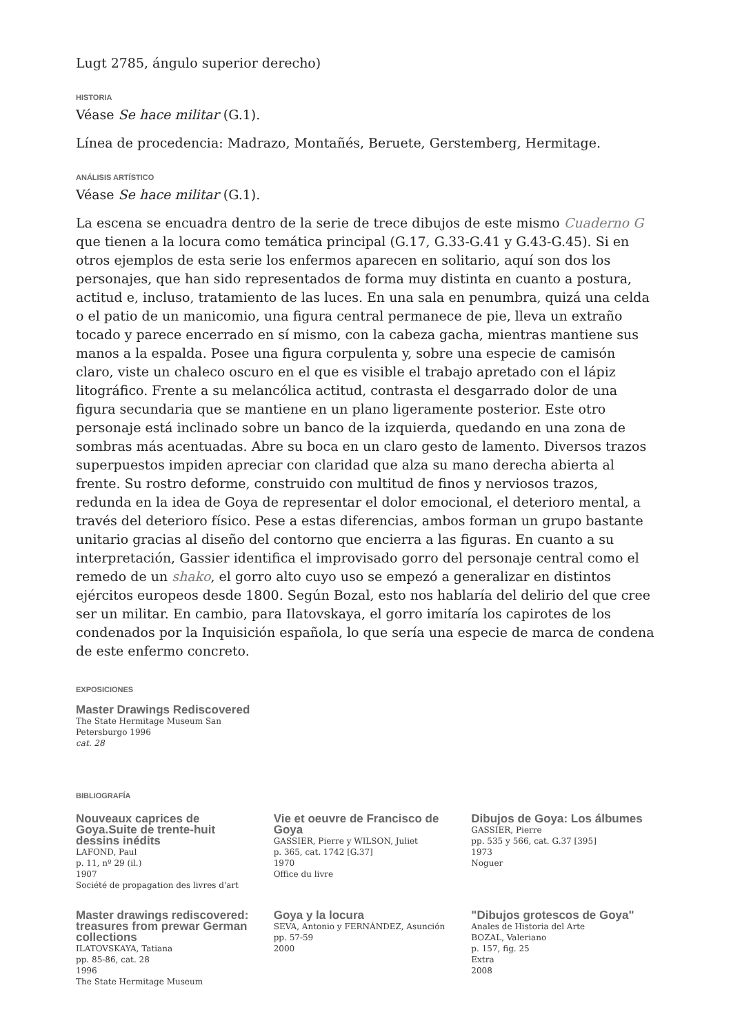Lugt 2785, ángulo superior derecho)
HISTORIA
Véase Se hace militar (G.1).
Línea de procedencia: Madrazo, Montañés, Beruete, Gerstemberg, Hermitage.
ANÁLISIS ARTÍSTICO
Véase Se hace militar (G.1).
La escena se encuadra dentro de la serie de trece dibujos de este mismo Cuaderno G que tienen a la locura como temática principal (G.17, G.33-G.41 y G.43-G.45). Si en otros ejemplos de esta serie los enfermos aparecen en solitario, aquí son dos los personajes, que han sido representados de forma muy distinta en cuanto a postura, actitud e, incluso, tratamiento de las luces. En una sala en penumbra, quizá una celda o el patio de un manicomio, una figura central permanece de pie, lleva un extraño tocado y parece encerrado en sí mismo, con la cabeza gacha, mientras mantiene sus manos a la espalda. Posee una figura corpulenta y, sobre una especie de camisón claro, viste un chaleco oscuro en el que es visible el trabajo apretado con el lápiz litográfico. Frente a su melancólica actitud, contrasta el desgarrado dolor de una figura secundaria que se mantiene en un plano ligeramente posterior. Este otro personaje está inclinado sobre un banco de la izquierda, quedando en una zona de sombras más acentuadas. Abre su boca en un claro gesto de lamento. Diversos trazos superpuestos impiden apreciar con claridad que alza su mano derecha abierta al frente. Su rostro deforme, construido con multitud de finos y nerviosos trazos, redunda en la idea de Goya de representar el dolor emocional, el deterioro mental, a través del deterioro físico. Pese a estas diferencias, ambos forman un grupo bastante unitario gracias al diseño del contorno que encierra a las figuras. En cuanto a su interpretación, Gassier identifica el improvisado gorro del personaje central como el remedo de un shako, el gorro alto cuyo uso se empezó a generalizar en distintos ejércitos europeos desde 1800. Según Bozal, esto nos hablaría del delirio del que cree ser un militar. En cambio, para Ilatovskaya, el gorro imitaría los capirotes de los condenados por la Inquisición española, lo que sería una especie de marca de condena de este enfermo concreto.
EXPOSICIONES
Master Drawings Rediscovered
The State Hermitage Museum San Petersburgo 1996
cat. 28
BIBLIOGRAFÍA
Nouveaux caprices de Goya.Suite de trente-huit dessins inédits
LAFOND, Paul
p. 11, nº 29 (il.)
1907
Société de propagation des livres d'art
Vie et oeuvre de Francisco de Goya
GASSIER, Pierre y WILSON, Juliet
p. 365, cat. 1742 [G.37]
1970
Office du livre
Dibujos de Goya: Los álbumes
GASSIER, Pierre
pp. 535 y 566, cat. G.37 [395]
1973
Noguer
Master drawings rediscovered: treasures from prewar German collections
ILATOVSKAYA, Tatiana
pp. 85-86, cat. 28
1996
The State Hermitage Museum
Goya y la locura
SEVA, Antonio y FERNÁNDEZ, Asunción
pp. 57-59
2000
"Dibujos grotescos de Goya"
Anales de Historia del Arte
BOZAL, Valeriano
p. 157, fig. 25
Extra
2008